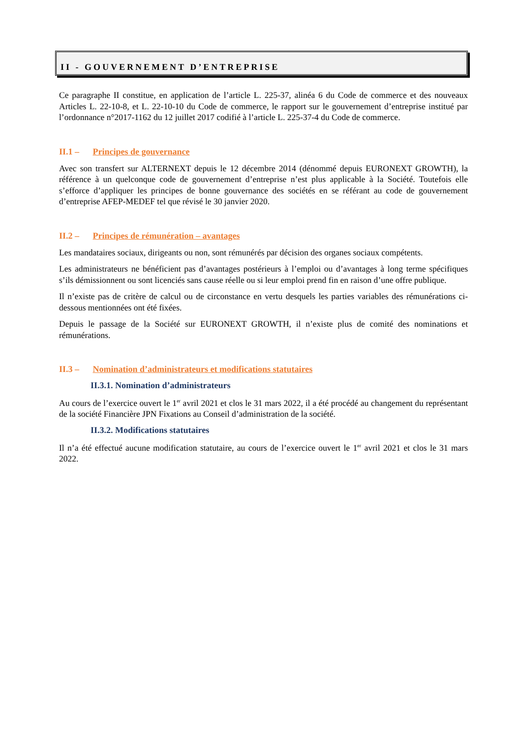II - GOUVERNEMENT D’ENTREPRISE
Ce paragraphe II constitue, en application de l’article L. 225-37, alinéa 6 du Code de commerce et des nouveaux Articles L. 22-10-8, et L. 22-10-10 du Code de commerce, le rapport sur le gouvernement d’entreprise institué par l’ordonnance n°2017-1162 du 12 juillet 2017 codifié à l’article L. 225-37-4 du Code de commerce.
II.1 – Principes de gouvernance
Avec son transfert sur ALTERNEXT depuis le 12 décembre 2014 (dénommé depuis EURONEXT GROWTH), la référence à un quelconque code de gouvernement d’entreprise n’est plus applicable à la Société. Toutefois elle s’efforce d’appliquer les principes de bonne gouvernance des sociétés en se référant au code de gouvernement d’entreprise AFEP-MEDEF tel que révisé le 30 janvier 2020.
II.2 – Principes de rémunération – avantages
Les mandataires sociaux, dirigeants ou non, sont rémunérés par décision des organes sociaux compétents.
Les administrateurs ne bénéficient pas d’avantages postérieurs à l’emploi ou d’avantages à long terme spécifiques s’ils démissionnent ou sont licenciés sans cause réelle ou si leur emploi prend fin en raison d’une offre publique.
Il n’existe pas de critère de calcul ou de circonstance en vertu desquels les parties variables des rémunérations ci-dessous mentionnées ont été fixées.
Depuis le passage de la Société sur EURONEXT GROWTH, il n’existe plus de comité des nominations et rémunérations.
II.3 – Nomination d’administrateurs et modifications statutaires
II.3.1. Nomination d’administrateurs
Au cours de l’exercice ouvert le 1<sup>er</sup> avril 2021 et clos le 31 mars 2022, il a été procédé au changement du représentant de la société Financière JPN Fixations au Conseil d’administration de la société.
II.3.2. Modifications statutaires
Il n’a été effectué aucune modification statutaire, au cours de l’exercice ouvert le 1<sup>er</sup> avril 2021 et clos le 31 mars 2022.